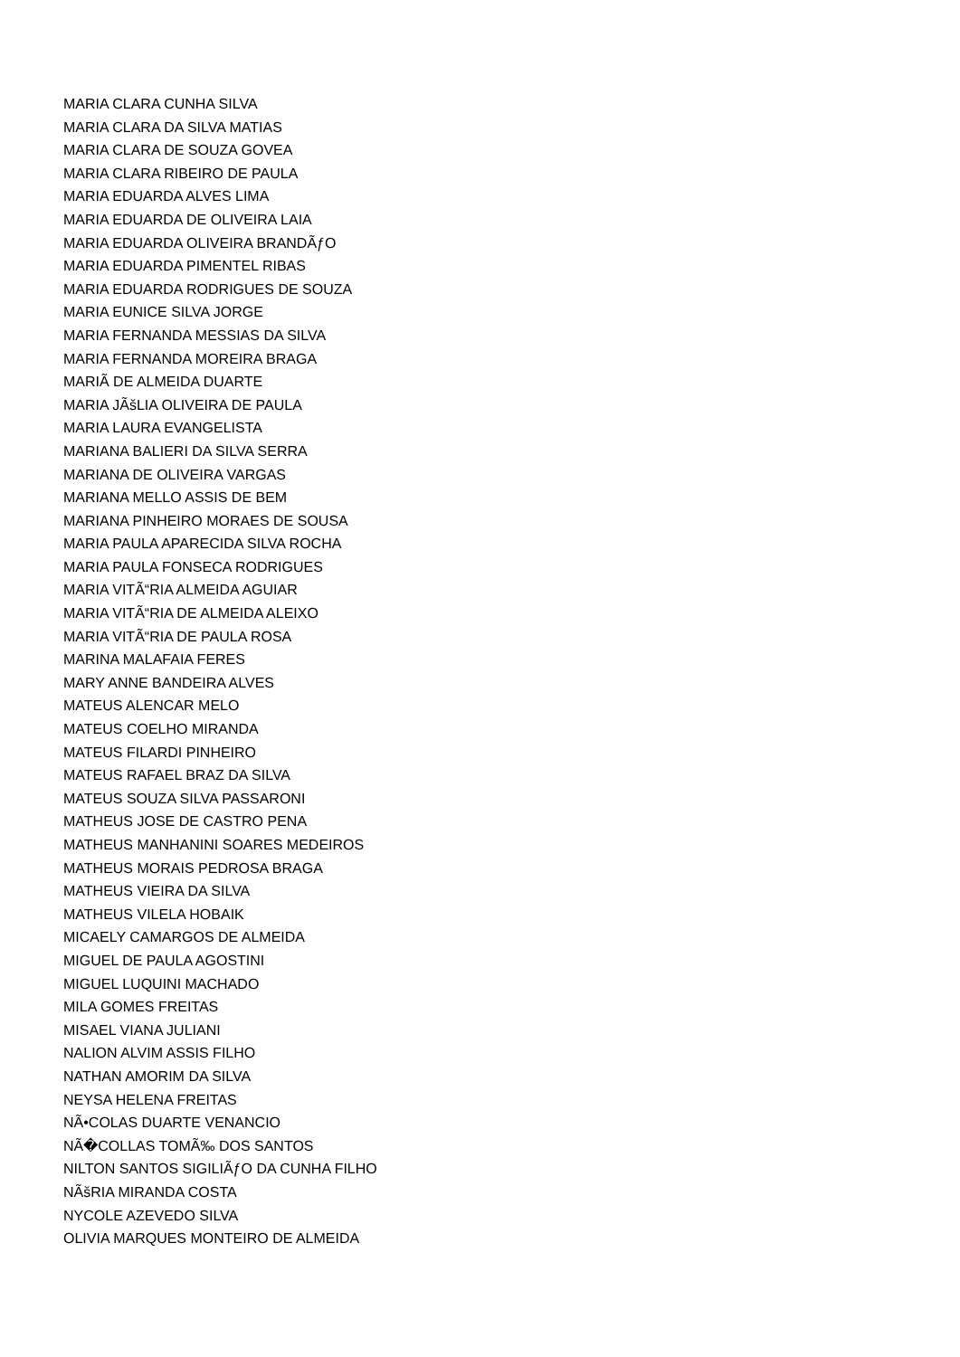MARIA CLARA CUNHA SILVA
MARIA CLARA DA SILVA MATIAS
MARIA CLARA DE SOUZA GOVEA
MARIA CLARA RIBEIRO DE PAULA
MARIA EDUARDA ALVES LIMA
MARIA EDUARDA DE OLIVEIRA LAIA
MARIA EDUARDA OLIVEIRA BRANDÃƒO
MARIA EDUARDA PIMENTEL RIBAS
MARIA EDUARDA RODRIGUES DE SOUZA
MARIA EUNICE SILVA JORGE
MARIA FERNANDA MESSIAS DA SILVA
MARIA FERNANDA MOREIRA BRAGA
MARIÃ DE ALMEIDA DUARTE
MARIA JÃšLIA OLIVEIRA DE PAULA
MARIA LAURA EVANGELISTA
MARIANA BALIERI DA SILVA SERRA
MARIANA DE OLIVEIRA VARGAS
MARIANA MELLO ASSIS DE BEM
MARIANA PINHEIRO MORAES DE SOUSA
MARIA PAULA APARECIDA SILVA ROCHA
MARIA PAULA FONSECA RODRIGUES
MARIA VITÃ“RIA ALMEIDA AGUIAR
MARIA VITÃ“RIA DE ALMEIDA ALEIXO
MARIA VITÃ“RIA DE PAULA ROSA
MARINA MALAFAIA FERES
MARY ANNE BANDEIRA ALVES
MATEUS ALENCAR MELO
MATEUS COELHO MIRANDA
MATEUS FILARDI PINHEIRO
MATEUS RAFAEL BRAZ DA SILVA
MATEUS SOUZA SILVA PASSARONI
MATHEUS JOSE DE CASTRO PENA
MATHEUS MANHANINI SOARES MEDEIROS
MATHEUS MORAIS PEDROSA BRAGA
MATHEUS VIEIRA DA SILVA
MATHEUS VILELA HOBAIK
MICAELY CAMARGOS DE ALMEIDA
MIGUEL DE PAULA AGOSTINI
MIGUEL LUQUINI MACHADO
MILA GOMES FREITAS
MISAEL VIANA JULIANI
NALION ALVIM ASSIS FILHO
NATHAN AMORIM DA SILVA
NEYSA HELENA FREITAS
NÃ•COLAS DUARTE VENANCIO
NÃ�COLLAS TOMÃ‰ DOS SANTOS
NILTON SANTOS SIGILIÃƒO DA CUNHA FILHO
NÃšRIA MIRANDA COSTA
NYCOLE AZEVEDO SILVA
OLIVIA MARQUES MONTEIRO DE ALMEIDA